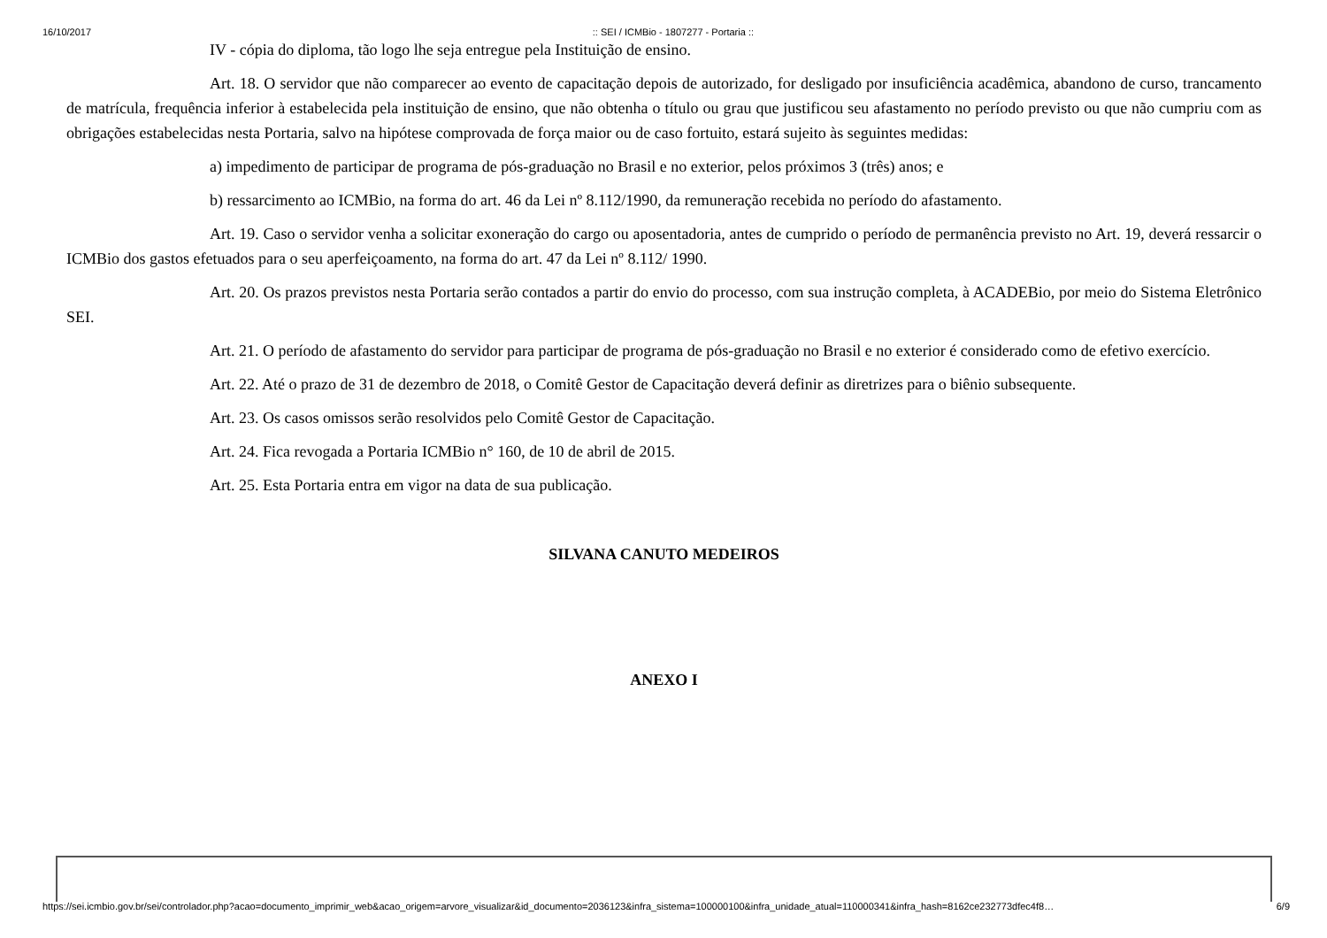16/10/2017:: SEI / ICMBio - 1807277 - Portaria ::
IV - cópia do diploma, tão logo lhe seja entregue pela Instituição de ensino.
Art. 18. O servidor que não comparecer ao evento de capacitação depois de autorizado, for desligado por insuficiência acadêmica, abandono de curso, trancamento de matrícula, frequência inferior à estabelecida pela instituição de ensino, que não obtenha o título ou grau que justificou seu afastamento no período previsto ou que não cumpriu com as obrigações estabelecidas nesta Portaria, salvo na hipótese comprovada de força maior ou de caso fortuito, estará sujeito às seguintes medidas:
a) impedimento de participar de programa de pós-graduação no Brasil e no exterior, pelos próximos 3 (três) anos; e
b) ressarcimento ao ICMBio, na forma do art. 46 da Lei nº 8.112/1990, da remuneração recebida no período do afastamento.
Art. 19. Caso o servidor venha a solicitar exoneração do cargo ou aposentadoria, antes de cumprido o período de permanência previsto no Art. 19, deverá ressarcir o ICMBio dos gastos efetuados para o seu aperfeiçoamento, na forma do art. 47 da Lei nº 8.112/ 1990.
Art. 20. Os prazos previstos nesta Portaria serão contados a partir do envio do processo, com sua instrução completa, à ACADEBio, por meio do Sistema Eletrônico SEI.
Art. 21. O período de afastamento do servidor para participar de programa de pós-graduação no Brasil e no exterior é considerado como de efetivo exercício.
Art. 22. Até o prazo de 31 de dezembro de 2018, o Comitê Gestor de Capacitação deverá definir as diretrizes para o biênio subsequente.
Art. 23. Os casos omissos serão resolvidos pelo Comitê Gestor de Capacitação.
Art. 24. Fica revogada a Portaria ICMBio n° 160, de 10 de abril de 2015.
Art. 25. Esta Portaria entra em vigor na data de sua publicação.
SILVANA CANUTO MEDEIROS
ANEXO I
https://sei.icmbio.gov.br/sei/controlador.php?acao=documento_imprimir_web&acao_origem=arvore_visualizar&id_documento=2036123&infra_sistema=100000100&infra_unidade_atual=110000341&infra_hash=8162ce232773dfec4f8… 6/9